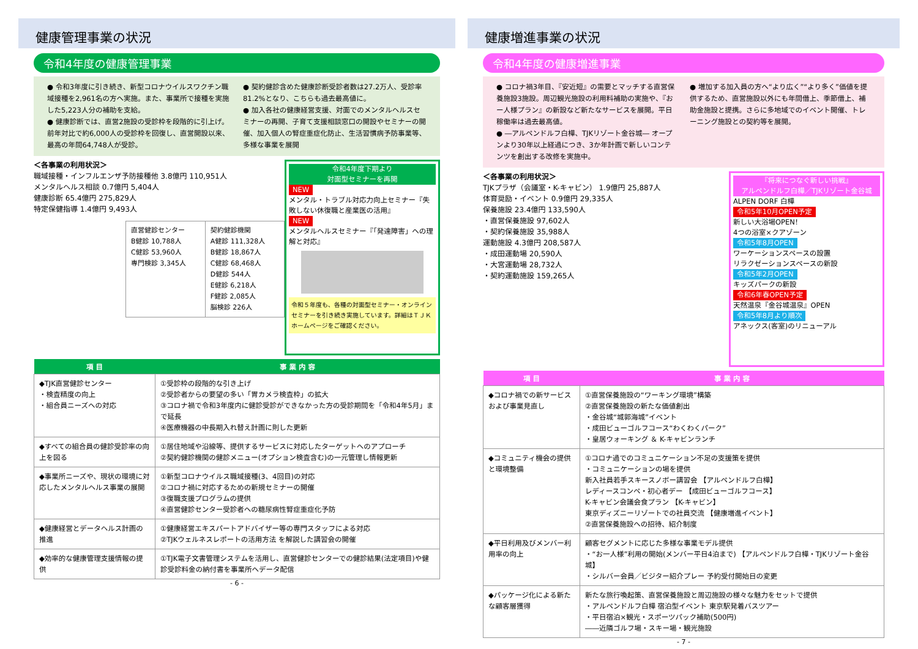健康管理事業の状況
令和4年度の健康管理事業
● 令和3年度に引き続き、新型コロナウイルスワクチン職域接種を2,961名の方へ実施。また、事業所で接種を実施した5,223人分の補助を支給。
● 健康診断では、直営2施設の受診枠を段階的に引上げ。前年対比で約6,000人の受診枠を回復し、直営開設以来、最高の年間64,748人が受診。
● 契約健診含めた健康診断受診者数は27.2万人、受診率81.2%となり、こちらも過去最高値に。
● 加入各社の健康経営支援、対面でのメンタルヘルスセミナーの再開、子育て支援相談窓口の開設やセミナーの開催、加入個人の腎症重症化防止、生活習慣病予防事業等、多様な事業を展開
＜各事業の利用状況＞
職域接種・インフルエンザ予防接種他 3.8億円 110,951人
メンタルヘルス相談 0.7億円 5,404人
健康診断 65.4億円 275,829人
特定保健指導 1.4億円 9,493人
| 直営健診センター B健診 10,788人 C健診 53,960人 専門検診 3,345人 | 契約健診機関 A健診 111,328人 B健診 18,867人 C健診 68,468人 D健診 544人 E健診 6,218人 F健診 2,085人 脳検診 226人 |
令和4年度下期より
対面型セミナーを再開
NEW
メンタル・トラブル対応力向上セミナー『失敗しない休復職と産業医の活用』
NEW
メンタルヘルスセミナー『「発達障害」への理解と対応』
令和５年度も、各種の対面型セミナー・オンラインセミナーを引き続き実施しています。詳細はＴＪＫホームページをご確認ください。
| 項 目 | 事 業 内 容 |
| --- | --- |
| ◆TJK直営健診センター ・検査精度の向上 ・組合員ニーズへの対応 | ①受診枠の段階的な引き上げ ②受診者からの要望の多い「胃カメラ検査枠」の拡大 ③コロナ禍で令和3年度内に健診受診ができなかった方の受診期間を「令和4年5月」まで延長 ④医療機器の中長期入れ替え計画に則した更新 |
| ◆すべての組合員の健診受診率の向上を図る | ①居住地域や沿線等、提供するサービスに対応したターゲットへのアプローチ ②契約健診機関の健診メニュー(オプション検査含む)の一元管理し情報更新 |
| ◆事業所ニーズや、現状の環境に対応したメンタルヘルス事業の展開 | ①新型コロナウイルス職域接種(3、4回目)の対応 ②コロナ禍に対応するための新規セミナーの開催 ③復職支援プログラムの提供 ④直営健診センター受診者への糖尿病性腎症重症化予防 |
| ◆健康経営とデータヘルス計画の推進 | ①健康経営エキスパートアドバイザー等の専門スタッフによる対応 ②TJKウェルネスレポートの活用方法 を解説した講習会の開催 |
| ◆効率的な健康管理支援情報の提供 | ①TJK電子文書管理システムを活用し、直営健診センターでの健診結果(法定項目)や健診受診料金の納付書を事業所へデータ配信 |
- 6 -
健康増進事業の状況
令和4年度の健康増進事業
● コロナ禍3年目、『安近短』の需要とマッチする直営保養施設3施設。周辺観光施設の利用料補助の実施や、『おー人様プラン』の新設など新たなサービスを展開。平日稼働率は過去最高値。
● ―アルペンドルフ白樺、TJKリゾート金谷城― オープンより30年以上経過につき、3か年計画で新しいコンテンツを創出する改修を実施中。
● 増加する加入員の方へ“より広く”“より多く”価値を提供するため、直営施設以外にも年間借上、季節借上、補助金施設と提携。さらに多地域でのイベント開催、トレーニング施設との契約等を展開。
＜各事業の利用状況＞
TJKプラザ（会議室・K-キャビン） 1.9億円 25,887人
体育奨励・イベント 0.9億円 29,335人
保養施設 23.4億円 133,590人
・直営保養施設 97,602人
・契約保養施設 35,988人
運動施設 4.3億円 208,587人
・成田運動場 20,590人
・大宮運動場 28,732人
・契約運動施設 159,265人
『将来につなぐ新しい挑戦』
アルペンドルフ白樺／TJKリゾート金谷城
ALPEN DORF 白樺
令和5年10月OPEN予定
新しい大浴場OPEN！
4つの浴室×クアゾーン
令和5年8月OPEN
ワーケーションスペースの設置
リラクゼーションスペースの新設
令和5年2月OPEN
キッズパークの新設
令和6年春OPEN予定
天然温泉『金谷城温泉』OPEN
令和5年8月より順次
アネックス(客室)のリニューアル
| 項 目 | 事 業 内 容 |
| --- | --- |
| ◆コロナ禍での新サービスおよび事業見直し | ①直営保養施設の“ワーキング環境”構築 ②直営保養施設の新たな価値創出 ・金谷城“城郭海城”イベント ・成田ビューゴルフコース“わくわくパーク” ・皇居ウォーキング ＆ K-キャビンランチ |
| ◆コミュニティ機会の提供と環境整備 | ①コロナ過でのコミュニケーション不足の支援策を提供 ・コミュニケーションの場を提供 新入社員若手スキースノボー講習会 【アルペンドルフ白樺】 レディースコンペ・初心者デー 【成田ビューゴルフコース】 K-キャビン会議会食プラン 【K-キャビン】 東京ディズニーリゾートでの社員交流 【健康増進イベント】 ②直営保養施設への招待、紹介制度 |
| ◆平日利用及びメンバー利用率の向上 | 顧客セグメントに応じた多様な事業モデル提供 ・“お一人様”利用の開始(メンバー平日4泊まで) 【アルペンドルフ白樺・TJKリゾート金谷城】 ・シルバー会員／ビジター紹介プレー 予約受付開始日の変更 |
| ◆パッケージ化による新たな顧客層獲得 | 新たな旅行喚起策、直営保養施設と周辺施設の様々な魅力をセットで提供 ・アルペンドルフ白樺 宿泊型イベント 東京駅発着バスツアー ・平日宿泊×観光・スポーツパック補助(500円) ――近隣ゴルフ場・スキー場・観光施設 |
- 7 -